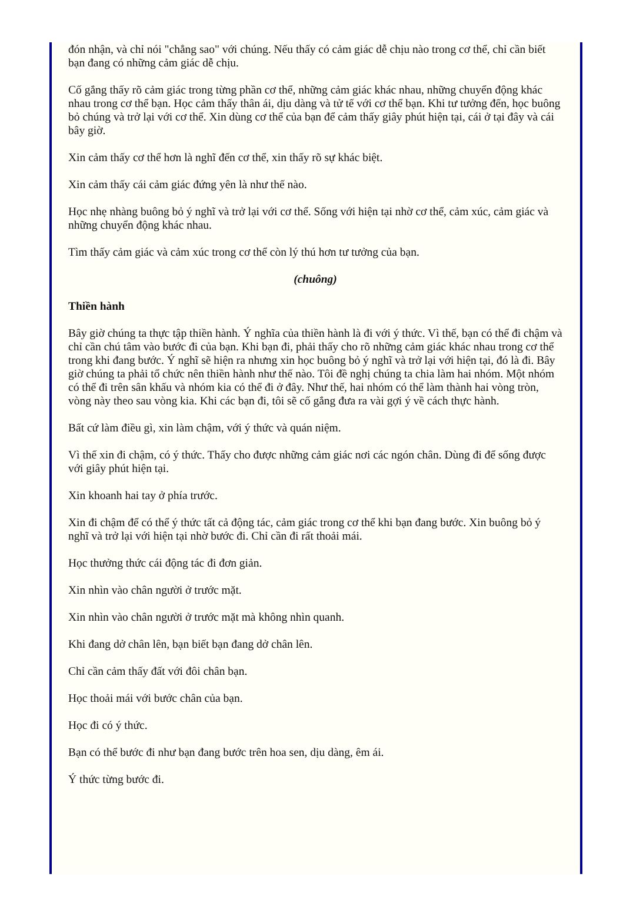đón nhận, và chỉ nói "chẳng sao" với chúng. Nếu thấy có cảm giác dễ chịu nào trong cơ thể, chỉ cần biết bạn đang có những cảm giác dễ chịu.
Cố gắng thấy rõ cảm giác trong từng phần cơ thể, những cảm giác khác nhau, những chuyển động khác nhau trong cơ thể bạn. Học cảm thấy thân ái, dịu dàng và tử tế với cơ thể bạn. Khi tư tưởng đến, học buông bỏ chúng và trở lại với cơ thể. Xin dùng cơ thể của bạn để cảm thấy giây phút hiện tại, cái ở tại đây và cái bây giờ.
Xin cảm thấy cơ thể hơn là nghĩ đến cơ thể, xin thấy rõ sự khác biệt.
Xin cảm thấy cái cảm giác đứng yên là như thế nào.
Học nhẹ nhàng buông bỏ ý nghĩ và trở lại với cơ thể. Sống với hiện tại nhờ cơ thể, cảm xúc, cảm giác và những chuyển động khác nhau.
Tìm thấy cảm giác và cảm xúc trong cơ thể còn lý thú hơn tư tưởng của bạn.
(chuông)
Thiền hành
Bây giờ chúng ta thực tập thiền hành. Ý nghĩa của thiền hành là đi với ý thức. Vì thế, bạn có thể đi chậm và chỉ cần chú tâm vào bước đi của bạn. Khi bạn đi, phải thấy cho rõ những cảm giác khác nhau trong cơ thể trong khi đang bước. Ý nghĩ sẽ hiện ra nhưng xin học buông bỏ ý nghĩ và trở lại với hiện tại, đó là đi. Bây giờ chúng ta phải tổ chức nên thiền hành như thế nào. Tôi đề nghị chúng ta chia làm hai nhóm. Một nhóm có thể đi trên sân khấu và nhóm kia có thể đi ở đây. Như thế, hai nhóm có thể làm thành hai vòng tròn, vòng này theo sau vòng kia. Khi các bạn đi, tôi sẽ cố gắng đưa ra vài gợi ý về cách thực hành.
Bất cứ làm điều gì, xin làm chậm, với ý thức và quán niệm.
Vì thế xin đi chậm, có ý thức. Thấy cho được những cảm giác nơi các ngón chân. Dùng đi để sống được với giây phút hiện tại.
Xin khoanh hai tay ở phía trước.
Xin đi chậm để có thể ý thức tất cả động tác, cảm giác trong cơ thể khi bạn đang bước. Xin buông bỏ ý nghĩ và trở lại với hiện tại nhờ bước đi. Chỉ cần đi rất thoải mái.
Học thưởng thức cái động tác đi đơn giản.
Xin nhìn vào chân người ở trước mặt.
Xin nhìn vào chân người ở trước mặt mà không nhìn quanh.
Khi đang dở chân lên, bạn biết bạn đang dở chân lên.
Chỉ cần cảm thấy đất với đôi chân bạn.
Học thoải mái với bước chân của bạn.
Học đi có ý thức.
Bạn có thể bước đi như bạn đang bước trên hoa sen, dịu dàng, êm ái.
Ý thức từng bước đi.